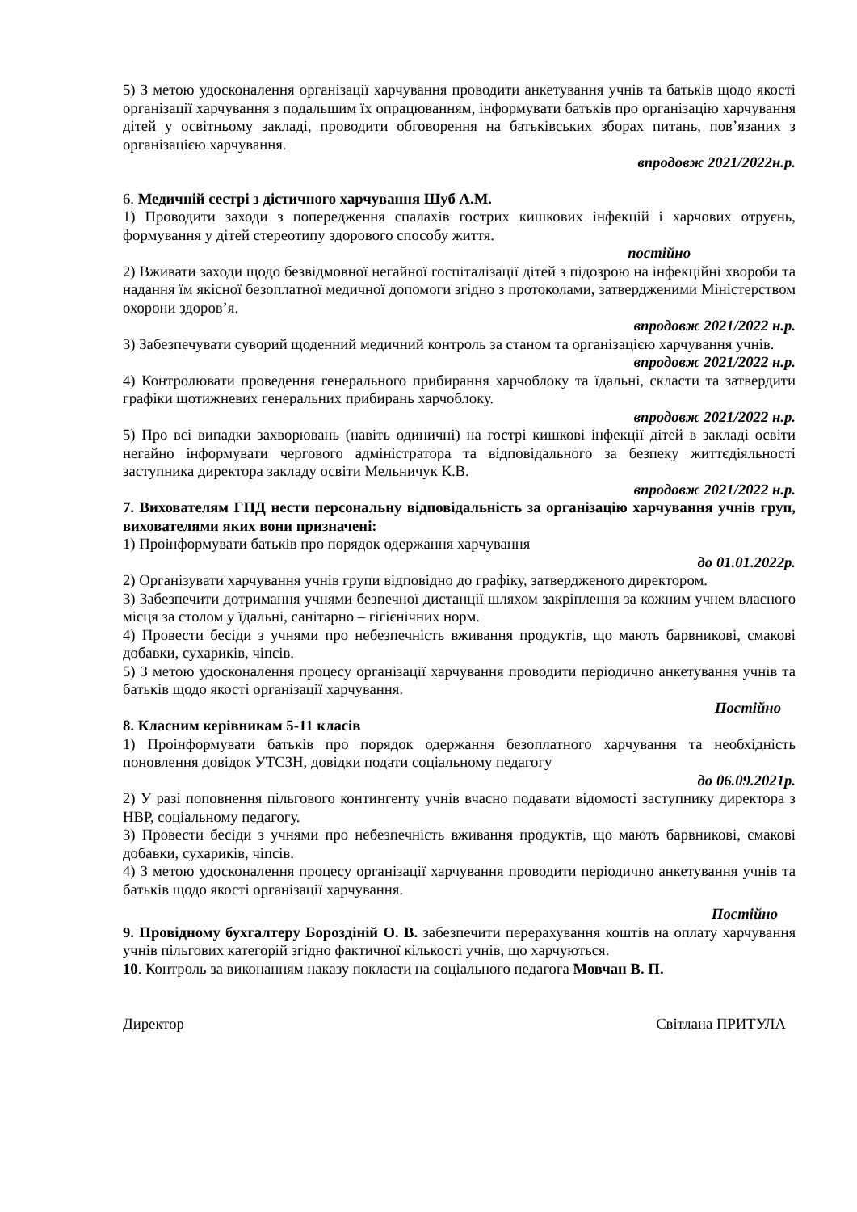5) З метою удосконалення організації харчування проводити анкетування учнів та батьків щодо якості організації харчування з подальшим їх опрацюванням, інформувати батьків про організацію харчування дітей у освітньому закладі, проводити обговорення на батьківських зборах питань, пов’язаних з організацією харчування.
впродовж 2021/2022н.р.
6. Медичній сестрі з дієтичного харчування Шуб А.М.
1) Проводити заходи з попередження спалахів гострих кишкових інфекцій і харчових отруєнь, формування у дітей стереотипу здорового способу життя.
постійно
2) Вживати заходи щодо безвідмовної негайної госпіталізації дітей з підозрою на інфекційні хвороби та надання їм якісної безоплатної медичної допомоги згідно з протоколами, затвердженими Міністерством охорони здоров’я.
впродовж 2021/2022 н.р.
3) Забезпечувати суворий щоденний медичний контроль за станом та організацією харчування учнів.
впродовж 2021/2022 н.р.
4) Контролювати проведення генерального прибирання харчоблоку та їдальні, скласти та затвердити графіки щотижневих генеральних прибирань харчоблоку.
впродовж 2021/2022 н.р.
5) Про всі випадки захворювань (навіть одиничні) на гострі кишкові інфекції дітей в закладі освіти негайно інформувати чергового адміністратора та відповідального за безпеку життєдіяльності заступника директора закладу освіти Мельничук К.В.
впродовж 2021/2022 н.р.
7. Вихователям ГПД нести персональну відповідальність за організацію харчування учнів груп, вихователями яких вони призначені:
1) Проінформувати батьків про порядок одержання харчування
до 01.01.2022р.
2) Організувати харчування учнів групи відповідно до графіку, затвердженого директором.
3) Забезпечити дотримання учнями безпечної дистанції шляхом закріплення за кожним учнем власного місця за столом у їдальні, санітарно – гігієнічних норм.
4) Провести бесіди з учнями про небезпечність вживання продуктів, що мають барвникові, смакові добавки, сухариків, чіпсів.
5) З метою удосконалення процесу організації харчування проводити періодично анкетування учнів та батьків щодо якості організації харчування.
Постійно
8. Класним керівникам 5-11 класів
1) Проінформувати батьків про порядок одержання безоплатного харчування та необхідність поновлення довідок УТСЗН, довідки подати соціальному педагогу
до 06.09.2021р.
2) У разі поповнення пільгового контингенту учнів вчасно подавати відомості заступнику директора з НВР, соціальному педагогу.
3) Провести бесіди з учнями про небезпечність вживання продуктів, що мають барвникові, смакові добавки, сухариків, чіпсів.
4) З метою удосконалення процесу організації харчування проводити періодично анкетування учнів та батьків щодо якості організації харчування.
Постійно
9. Провідному бухгалтеру Бороздіній О. В. забезпечити перерахування коштів на оплату харчування учнів пільгових категорій згідно фактичної кількості учнів, що харчуються.
10. Контроль за виконанням наказу покласти на соціального педагога Мовчан В. П.
Директор Світлана ПРИТУЛА